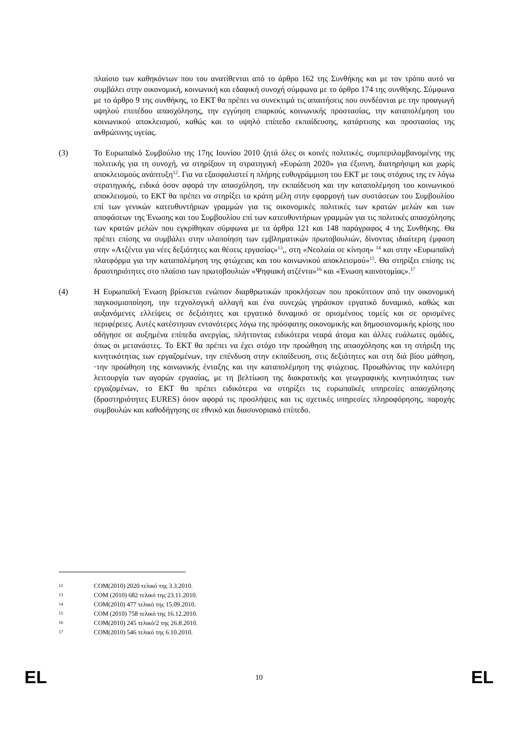πλαίσιο των καθηκόντων που του ανατίθενται από το άρθρο 162 της Συνθήκης και με τον τρόπο αυτό να συμβάλει στην οικονομική, κοινωνική και εδαφική συνοχή σύμφωνα με το άρθρο 174 της συνθήκης. Σύμφωνα με το άρθρο 9 της συνθήκης, το ΕΚΤ θα πρέπει να συνεκτιμά τις απαιτήσεις που συνδέονται με την προαγωγή υψηλού επιπέδου απασχόλησης, την εγγύηση επαρκούς κοινωνικής προστασίας, την καταπολέμηση του κοινωνικού αποκλεισμού, καθώς και το υψηλό επίπεδο εκπαίδευσης, κατάρτισης και προστασίας της ανθρώπινης υγείας.
(3) Το Ευρωπαϊκό Συμβούλιο της 17ης Ιουνίου 2010 ζητά όλες οι κοινές πολιτικές, συμπεριλαμβανομένης της πολιτικής για τη συνοχή, να στηρίξουν τη στρατηγική «Ευρώπη 2020» για έξυπνη, διατηρήσιμη και χωρίς αποκλεισμούς ανάπτυξη<sup>12</sup>. Για να εξασφαλιστεί η πλήρης ευθυγράμμιση του ΕΚΤ με τους στόχους της εν λόγω στρατηγικής, ειδικά όσον αφορά την απασχόληση, την εκπαίδευση και την καταπολέμηση του κοινωνικού αποκλεισμού, το ΕΚΤ θα πρέπει να στηρίξει τα κράτη μέλη στην εφαρμογή των συστάσεων του Συμβουλίου επί των γενικών κατευθυντήριων γραμμών για τις οικονομικές πολιτικές των κρατών μελών και των αποφάσεων της Ένωσης και του Συμβουλίου επί των κατευθυντήριων γραμμών για τις πολιτικές απασχόλησης των κρατών μελών που εγκρίθηκαν σύμφωνα με τα άρθρα 121 και 148 παράγραφος 4 της Συνθήκης. Θα πρέπει επίσης να συμβάλει στην υλοποίηση των εμβληματικών πρωτοβουλιών, δίνοντας ιδιαίτερη έμφαση στην «Ατζέντα για νέες δεξιότητες και θέσεις εργασίας»<sup>13</sup>,, στη «Νεολαία σε κίνηση» <sup>14</sup> και στην «Ευρωπαϊκή πλατφόρμα για την καταπολέμηση της φτώχειας και του κοινωνικού αποκλεισμού»<sup>15</sup>. Θα στηρίξει επίσης τις δραστηριότητες στο πλαίσιο των πρωτοβουλιών «Ψηφιακή ατζέντα»<sup>16</sup> και «Ένωση καινοτομίας».<sup>17</sup>
(4) Η Ευρωπαϊκή Ένωση βρίσκεται ενώπιον διαρθρωτικών προκλήσεων που προκύπτουν από την οικονομική παγκοσμιοποίηση, την τεχνολογική αλλαγή και ένα συνεχώς γηράσκον εργατικό δυναμικό, καθώς και αυξανόμενες ελλείψεις σε δεξιότητες και εργατικό δυναμικό σε ορισμένους τομείς και σε ορισμένες περιφέρειες. Αυτές κατέστησαν εντονότερες λόγω της πρόσφατης οικονομικής και δημοσιονομικής κρίσης που οδήγησε σε αυξημένα επίπεδα ανεργίας, πλήττοντας ειδικότερα νεαρά άτομα και άλλες ευάλωτες ομάδες, όπως οι μετανάστες. Το ΕΚΤ θα πρέπει να έχει στόχο την προώθηση της απασχόλησης και τη στήριξη της κινητικότητας των εργαζομένων, την επένδυση στην εκπαίδευση, στις δεξιότητες και στη διά βίου μάθηση, ·την προώθηση της κοινωνικής ένταξης και την καταπολέμηση της φτώχειας. Προωθώντας την καλύτερη λειτουργία των αγορών εργασίας, με τη βελτίωση της διακρατικής και γεωγραφικής κινητικότητας των εργαζομένων, το ΕΚΤ θα πρέπει ειδικότερα να στηρίξει τις ευρωπαϊκές υπηρεσίες απασχόλησης (δραστηριότητες EURES) όσον αφορά τις προσλήψεις και τις σχετικές υπηρεσίες πληροφόρησης, παροχής συμβουλών και καθοδήγησης σε εθνικό και διασυνοριακό επίπεδο.
12 COM(2010) 2020 τελικό της 3.3.2010.
13 COM (2010) 682 τελικό της 23.11.2010.
14 COM(2010) 477 τελικό της 15.09.2010.
15 COM (2010) 758 τελικό της 16.12.2010.
16 COM(2010) 245 τελικό/2 της 26.8.2010.
17 COM(2010) 546 τελικό της 6.10.2010.
EL 10 EL